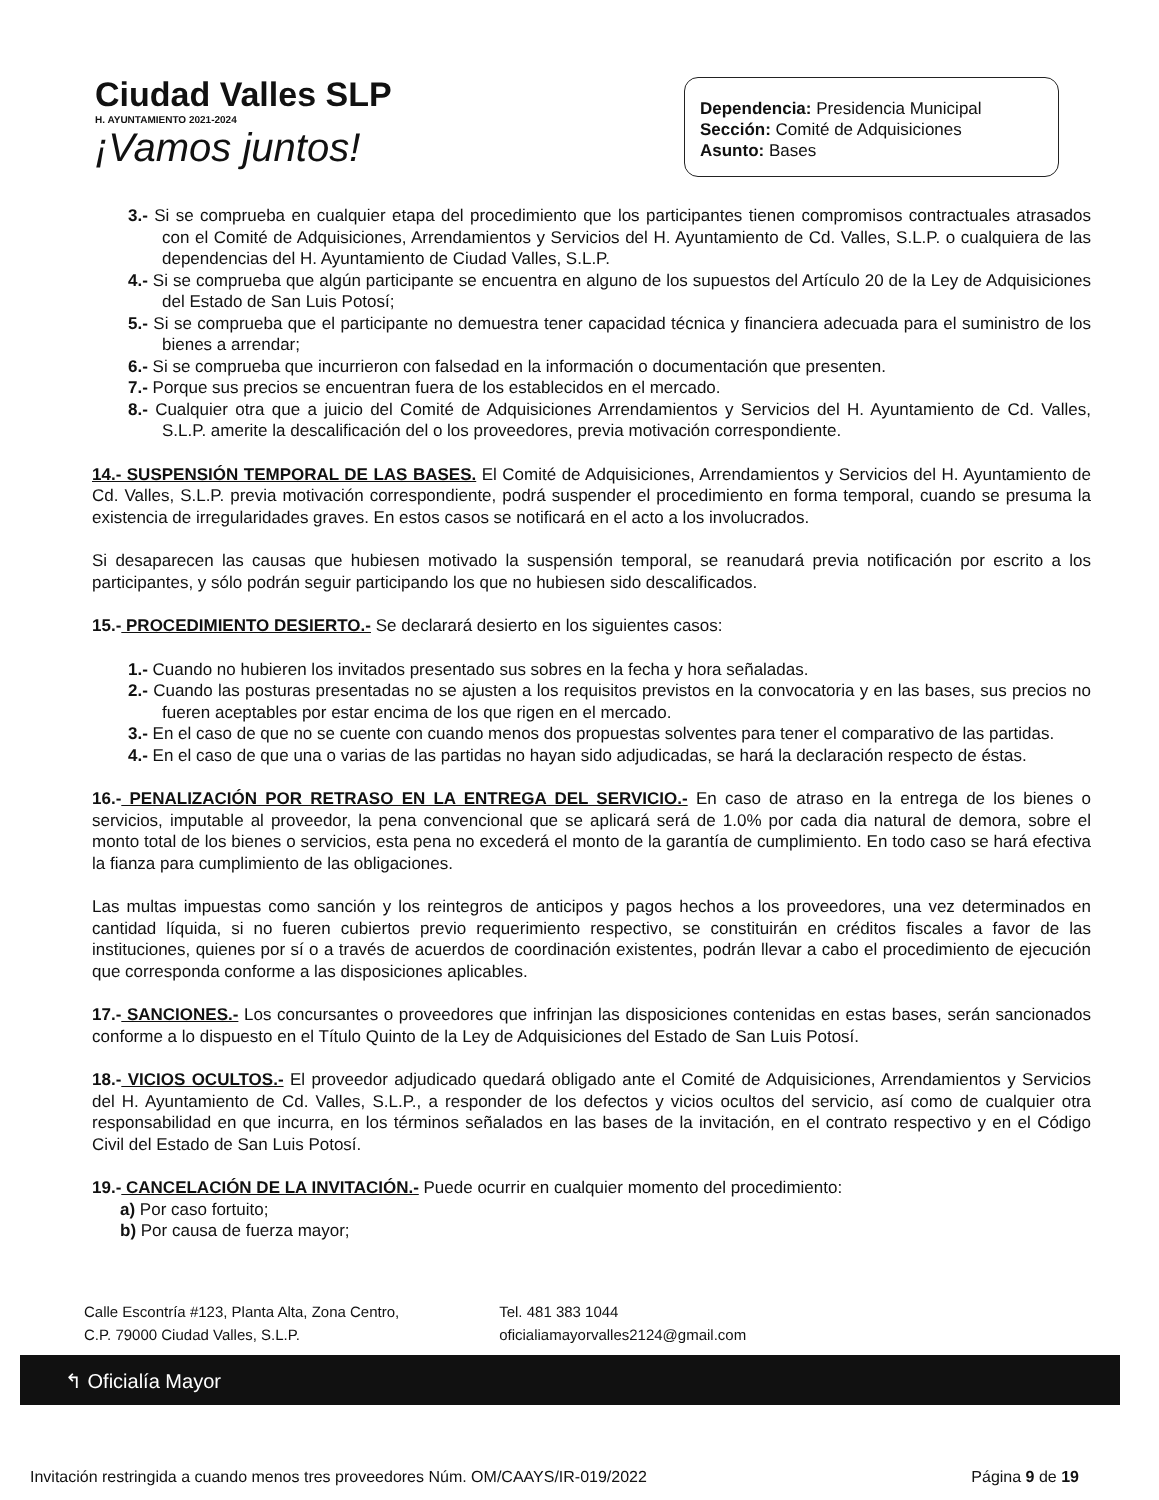Ciudad Valles SLP
H. AYUNTAMIENTO 2021-2024
¡Vamos juntos!
Dependencia: Presidencia Municipal
Sección: Comité de Adquisiciones
Asunto: Bases
3.- Si se comprueba en cualquier etapa del procedimiento que los participantes tienen compromisos contractuales atrasados con el Comité de Adquisiciones, Arrendamientos y Servicios del H. Ayuntamiento de Cd. Valles, S.L.P. o cualquiera de las dependencias del H. Ayuntamiento de Ciudad Valles, S.L.P.
4.- Si se comprueba que algún participante se encuentra en alguno de los supuestos del Artículo 20 de la Ley de Adquisiciones del Estado de San Luis Potosí;
5.- Si se comprueba que el participante no demuestra tener capacidad técnica y financiera adecuada para el suministro de los bienes a arrendar;
6.- Si se comprueba que incurrieron con falsedad en la información o documentación que presenten.
7.- Porque sus precios se encuentran fuera de los establecidos en el mercado.
8.- Cualquier otra que a juicio del Comité de Adquisiciones Arrendamientos y Servicios del H. Ayuntamiento de Cd. Valles, S.L.P. amerite la descalificación del o los proveedores, previa motivación correspondiente.
14.- SUSPENSIÓN TEMPORAL DE LAS BASES. El Comité de Adquisiciones, Arrendamientos y Servicios del H. Ayuntamiento de Cd. Valles, S.L.P. previa motivación correspondiente, podrá suspender el procedimiento en forma temporal, cuando se presuma la existencia de irregularidades graves. En estos casos se notificará en el acto a los involucrados.
Si desaparecen las causas que hubiesen motivado la suspensión temporal, se reanudará previa notificación por escrito a los participantes, y sólo podrán seguir participando los que no hubiesen sido descalificados.
15.- PROCEDIMIENTO DESIERTO.- Se declarará desierto en los siguientes casos:
1.- Cuando no hubieren los invitados presentado sus sobres en la fecha y hora señaladas.
2.- Cuando las posturas presentadas no se ajusten a los requisitos previstos en la convocatoria y en las bases, sus precios no fueren aceptables por estar encima de los que rigen en el mercado.
3.- En el caso de que no se cuente con cuando menos dos propuestas solventes para tener el comparativo de las partidas.
4.- En el caso de que una o varias de las partidas no hayan sido adjudicadas, se hará la declaración respecto de éstas.
16.- PENALIZACIÓN POR RETRASO EN LA ENTREGA DEL SERVICIO.- En caso de atraso en la entrega de los bienes o servicios, imputable al proveedor, la pena convencional que se aplicará será de 1.0% por cada dia natural de demora, sobre el monto total de los bienes o servicios, esta pena no excederá el monto de la garantía de cumplimiento. En todo caso se hará efectiva la fianza para cumplimiento de las obligaciones.
Las multas impuestas como sanción y los reintegros de anticipos y pagos hechos a los proveedores, una vez determinados en cantidad líquida, si no fueren cubiertos previo requerimiento respectivo, se constituirán en créditos fiscales a favor de las instituciones, quienes por sí o a través de acuerdos de coordinación existentes, podrán llevar a cabo el procedimiento de ejecución que corresponda conforme a las disposiciones aplicables.
17.- SANCIONES.- Los concursantes o proveedores que infrinjan las disposiciones contenidas en estas bases, serán sancionados conforme a lo dispuesto en el Título Quinto de la Ley de Adquisiciones del Estado de San Luis Potosí.
18.- VICIOS OCULTOS.- El proveedor adjudicado quedará obligado ante el Comité de Adquisiciones, Arrendamientos y Servicios del H. Ayuntamiento de Cd. Valles, S.L.P., a responder de los defectos y vicios ocultos del servicio, así como de cualquier otra responsabilidad en que incurra, en los términos señalados en las bases de la invitación, en el contrato respectivo y en el Código Civil del Estado de San Luis Potosí.
19.- CANCELACIÓN DE LA INVITACIÓN.- Puede ocurrir en cualquier momento del procedimiento:
a) Por caso fortuito;
b) Por causa de fuerza mayor;
Calle Escontría #123, Planta Alta, Zona Centro,
C.P. 79000 Ciudad Valles, S.L.P.
Tel. 481 383 1044
oficialiamayorvalles2124@gmail.com
↰ Oficialía Mayor
Invitación restringida a cuando menos tres proveedores Núm. OM/CAAYS/IR-019/2022 Página 9 de 19